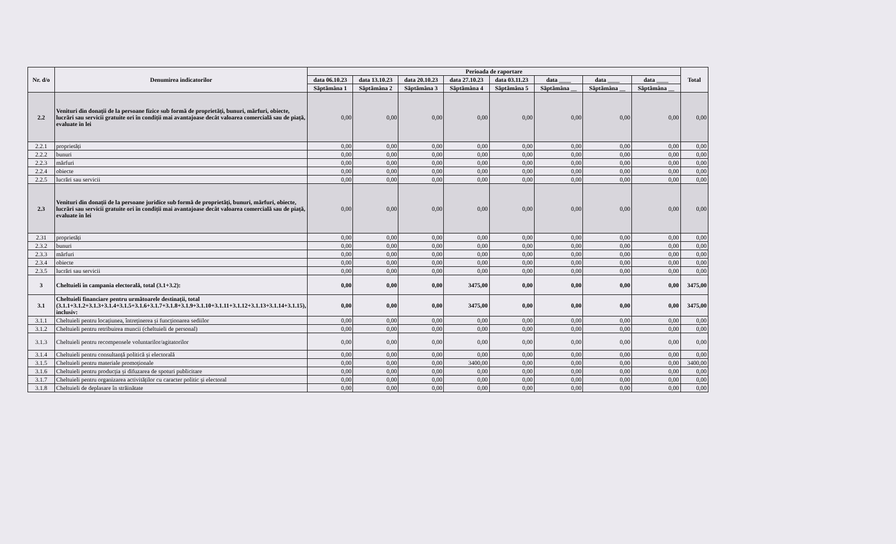| Nr. d/o | Denumirea indicatorilor | Perioada de raportare | | | | | | | | Total |
| --- | --- | --- | --- | --- | --- | --- | --- | --- | --- | --- |
| | | data 06.10.23 | data 13.10.23 | data 20.10.23 | data 27.10.23 | data 03.11.23 | data ____ | data ____ | data ____ | |
| | | Săptămâna 1 | Săptămâna 2 | Săptămâna 3 | Săptămâna 4 | Săptămâna 5 | Săptămâna __ | Săptămâna __ | Săptămâna __ | |
| 2.2 | Venituri din donații de la persoane fizice sub formă de proprietăți, bunuri, mărfuri, obiecte, lucrări sau servicii gratuite ori în condiții mai avantajoase decât valoarea comercială sau de piață, evaluate în lei | 0,00 | 0,00 | 0,00 | 0,00 | 0,00 | 0,00 | 0,00 | 0,00 | 0,00 |
| 2.2.1 | proprietăți | 0,00 | 0,00 | 0,00 | 0,00 | 0,00 | 0,00 | 0,00 | 0,00 | 0,00 |
| 2.2.2 | bunuri | 0,00 | 0,00 | 0,00 | 0,00 | 0,00 | 0,00 | 0,00 | 0,00 | 0,00 |
| 2.2.3 | mărfuri | 0,00 | 0,00 | 0,00 | 0,00 | 0,00 | 0,00 | 0,00 | 0,00 | 0,00 |
| 2.2.4 | obiecte | 0,00 | 0,00 | 0,00 | 0,00 | 0,00 | 0,00 | 0,00 | 0,00 | 0,00 |
| 2.2.5 | lucrări sau servicii | 0,00 | 0,00 | 0,00 | 0,00 | 0,00 | 0,00 | 0,00 | 0,00 | 0,00 |
| 2.3 | Venituri din donații de la persoane juridice sub formă de proprietăți, bunuri, mărfuri, obiecte, lucrări sau servicii gratuite ori în condiții mai avantajoase decât valoarea comercială sau de piață, evaluate în lei | 0,00 | 0,00 | 0,00 | 0,00 | 0,00 | 0,00 | 0,00 | 0,00 | 0,00 |
| 2.31 | proprietăți | 0,00 | 0,00 | 0,00 | 0,00 | 0,00 | 0,00 | 0,00 | 0,00 | 0,00 |
| 2.3.2 | bunuri | 0,00 | 0,00 | 0,00 | 0,00 | 0,00 | 0,00 | 0,00 | 0,00 | 0,00 |
| 2.3.3 | mărfuri | 0,00 | 0,00 | 0,00 | 0,00 | 0,00 | 0,00 | 0,00 | 0,00 | 0,00 |
| 2.3.4 | obiecte | 0,00 | 0,00 | 0,00 | 0,00 | 0,00 | 0,00 | 0,00 | 0,00 | 0,00 |
| 2.3.5 | lucrări sau servicii | 0,00 | 0,00 | 0,00 | 0,00 | 0,00 | 0,00 | 0,00 | 0,00 | 0,00 |
| 3 | Cheltuieli în campania electorală, total (3.1+3.2): | 0,00 | 0,00 | 0,00 | 3475,00 | 0,00 | 0,00 | 0,00 | 0,00 | 3475,00 |
| 3.1 | Cheltuieli financiare pentru următoarele destinații, total (3.1.1+3.1.2+3.1.3+3.1.4+3.1.5+3.1.6+3.1.7+3.1.8+3.1.9+3.1.10+3.1.11+3.1.12+3.1.13+3.1.14+3.1.15), inclusiv: | 0,00 | 0,00 | 0,00 | 3475,00 | 0,00 | 0,00 | 0,00 | 0,00 | 3475,00 |
| 3.1.1 | Cheltuieli pentru locațiunea, întreținerea și funcționarea sediilor | 0,00 | 0,00 | 0,00 | 0,00 | 0,00 | 0,00 | 0,00 | 0,00 | 0,00 |
| 3.1.2 | Cheltuieli pentru retribuirea muncii (cheltuieli de personal) | 0,00 | 0,00 | 0,00 | 0,00 | 0,00 | 0,00 | 0,00 | 0,00 | 0,00 |
| 3.1.3 | Cheltuieli pentru recompensele voluntarilor/agitatorilor | 0,00 | 0,00 | 0,00 | 0,00 | 0,00 | 0,00 | 0,00 | 0,00 | 0,00 |
| 3.1.4 | Cheltuieli pentru consultanță politică și electorală | 0,00 | 0,00 | 0,00 | 0,00 | 0,00 | 0,00 | 0,00 | 0,00 | 0,00 |
| 3.1.5 | Cheltuieli pentru materiale promoționale | 0,00 | 0,00 | 0,00 | 3400,00 | 0,00 | 0,00 | 0,00 | 0,00 | 3400,00 |
| 3.1.6 | Cheltuieli pentru producția și difuzarea de spoturi publicitare | 0,00 | 0,00 | 0,00 | 0,00 | 0,00 | 0,00 | 0,00 | 0,00 | 0,00 |
| 3.1.7 | Cheltuieli pentru organizarea activităților cu caracter politic și electoral | 0,00 | 0,00 | 0,00 | 0,00 | 0,00 | 0,00 | 0,00 | 0,00 | 0,00 |
| 3.1.8 | Cheltuieli de deplasare în străinătate | 0,00 | 0,00 | 0,00 | 0,00 | 0,00 | 0,00 | 0,00 | 0,00 | 0,00 |